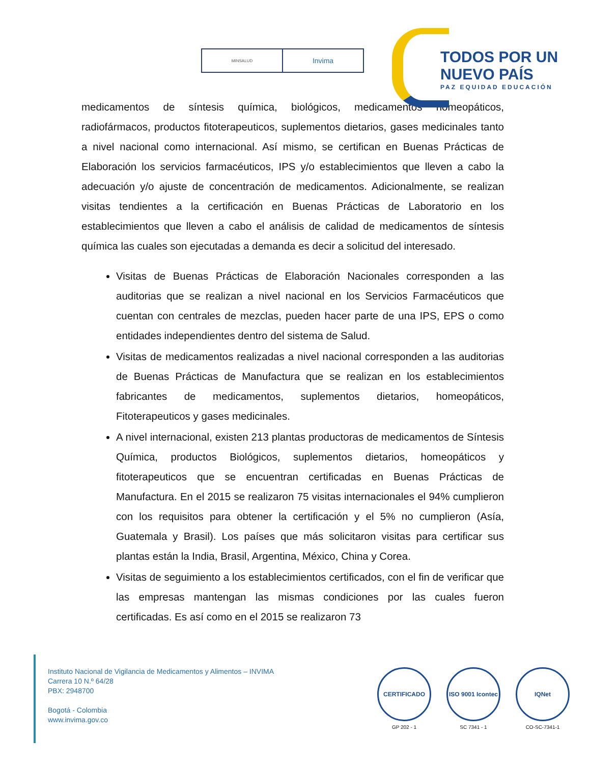MINSALUD
Invima
TODOS POR UN
NUEVO PAÍS
PAZ EQUIDAD EDUCACIÓN
medicamentos de síntesis química, biológicos, medicamentos homeopáticos, radiofármacos, productos fitoterapeuticos, suplementos dietarios, gases medicinales tanto a nivel nacional como internacional. Así mismo, se certifican en Buenas Prácticas de Elaboración los servicios farmacéuticos, IPS y/o establecimientos que lleven a cabo la adecuación y/o ajuste de concentración de medicamentos. Adicionalmente, se realizan visitas tendientes a la certificación en Buenas Prácticas de Laboratorio en los establecimientos que lleven a cabo el análisis de calidad de medicamentos de síntesis química las cuales son ejecutadas a demanda es decir a solicitud del interesado.
Visitas de Buenas Prácticas de Elaboración Nacionales corresponden a las auditorias que se realizan a nivel nacional en los Servicios Farmacéuticos que cuentan con centrales de mezclas, pueden hacer parte de una IPS, EPS o como entidades independientes dentro del sistema de Salud.
Visitas de medicamentos realizadas a nivel nacional corresponden a las auditorias de Buenas Prácticas de Manufactura que se realizan en los establecimientos fabricantes de medicamentos, suplementos dietarios, homeopáticos, Fitoterapeuticos y gases medicinales.
A nivel internacional, existen 213 plantas productoras de medicamentos de Síntesis Química, productos Biológicos, suplementos dietarios, homeopáticos y fitoterapeuticos que se encuentran certificadas en Buenas Prácticas de Manufactura. En el 2015 se realizaron 75 visitas internacionales el 94% cumplieron con los requisitos para obtener la certificación y el 5% no cumplieron (Asía, Guatemala y Brasil). Los países que más solicitaron visitas para certificar sus plantas están la India, Brasil, Argentina, México, China y Corea.
Visitas de seguimiento a los establecimientos certificados, con el fin de verificar que las empresas mantengan las mismas condiciones por las cuales fueron certificadas. Es así como en el 2015 se realizaron 73
Instituto Nacional de Vigilancia de Medicamentos y Alimentos – INVIMA
Carrera 10 N.º 64/28
PBX: 2948700
Bogotá - Colombia
www.invima.gov.co
CERTIFICADO
GP 202 - 1
ISO 9001 Icontec
SC 7341 - 1
IQNet
CO-SC-7341-1